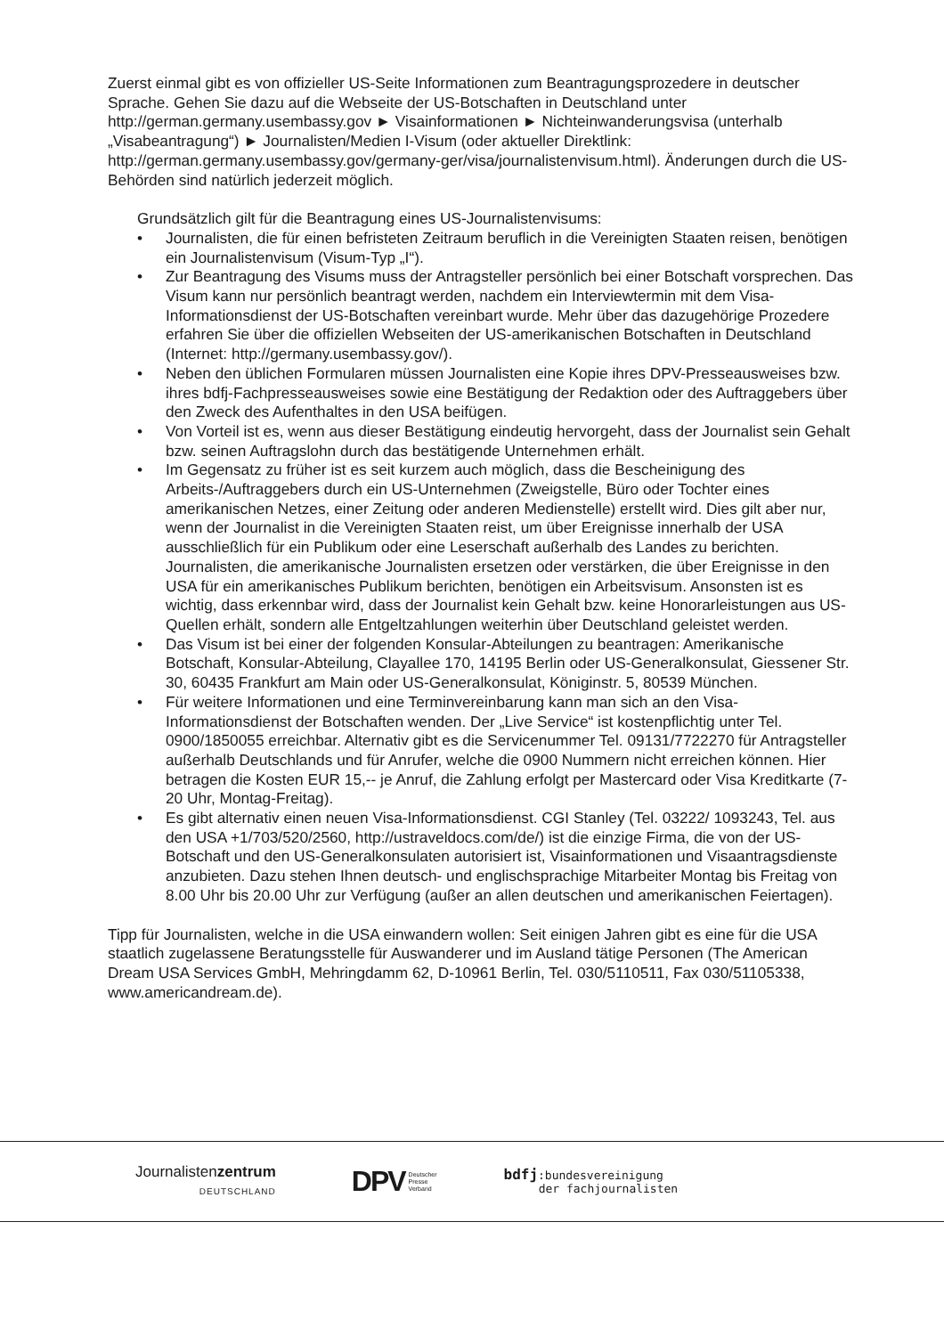Zuerst einmal gibt es von offizieller US-Seite Informationen zum Beantragungsprozedere in deutscher Sprache. Gehen Sie dazu auf die Webseite der US-Botschaften in Deutschland unter http://german.germany.usembassy.gov ► Visainformationen ► Nichteinwanderungsvisa (unterhalb „Visabeantragung“) ► Journalisten/Medien I-Visum (oder aktueller Direktlink: http://german.germany.usembassy.gov/germany-ger/visa/journalistenvisum.html). Änderungen durch die US-Behörden sind natürlich jederzeit möglich.
Grundsätzlich gilt für die Beantragung eines US-Journalistenvisums:
• Journalisten, die für einen befristeten Zeitraum beruflich in die Vereinigten Staaten reisen, benötigen ein Journalistenvisum (Visum-Typ „I“).
• Zur Beantragung des Visums muss der Antragsteller persönlich bei einer Botschaft vorsprechen. Das Visum kann nur persönlich beantragt werden, nachdem ein Interviewtermin mit dem Visa-Informationsdienst der US-Botschaften vereinbart wurde. Mehr über das dazugehörige Prozedere erfahren Sie über die offiziellen Webseiten der US-amerikanischen Botschaften in Deutschland (Internet: http://germany.usembassy.gov/).
• Neben den üblichen Formularen müssen Journalisten eine Kopie ihres DPV-Presseausweises bzw. ihres bdfj-Fachpresseausweises sowie eine Bestätigung der Redaktion oder des Auftraggebers über den Zweck des Aufenthaltes in den USA beifügen.
• Von Vorteil ist es, wenn aus dieser Bestätigung eindeutig hervorgeht, dass der Journalist sein Gehalt bzw. seinen Auftragslohn durch das bestätigende Unternehmen erhält.
• Im Gegensatz zu früher ist es seit kurzem auch möglich, dass die Bescheinigung des Arbeits-/Auftraggebers durch ein US-Unternehmen (Zweigstelle, Büro oder Tochter eines amerikanischen Netzes, einer Zeitung oder anderen Medienstelle) erstellt wird. Dies gilt aber nur, wenn der Journalist in die Vereinigten Staaten reist, um über Ereignisse innerhalb der USA ausschließlich für ein Publikum oder eine Leserschaft außerhalb des Landes zu berichten. Journalisten, die amerikanische Journalisten ersetzen oder verstärken, die über Ereignisse in den USA für ein amerikanisches Publikum berichten, benötigen ein Arbeitsvisum. Ansonsten ist es wichtig, dass erkennbar wird, dass der Journalist kein Gehalt bzw. keine Honorarleistungen aus US-Quellen erhält, sondern alle Entgeltzahlungen weiterhin über Deutschland geleistet werden.
• Das Visum ist bei einer der folgenden Konsular-Abteilungen zu beantragen: Amerikanische Botschaft, Konsular-Abteilung, Clayallee 170, 14195 Berlin oder US-Generalkonsulat, Giessener Str. 30, 60435 Frankfurt am Main oder US-Generalkonsulat, Königinstr. 5, 80539 München.
• Für weitere Informationen und eine Terminvereinbarung kann man sich an den Visa-Informationsdienst der Botschaften wenden. Der „Live Service“ ist kostenpflichtig unter Tel. 0900/1850055 erreichbar. Alternativ gibt es die Servicenummer Tel. 09131/7722270 für Antragsteller außerhalb Deutschlands und für Anrufer, welche die 0900 Nummern nicht erreichen können. Hier betragen die Kosten EUR 15,-- je Anruf, die Zahlung erfolgt per Mastercard oder Visa Kreditkarte (7-20 Uhr, Montag-Freitag).
• Es gibt alternativ einen neuen Visa-Informationsdienst. CGI Stanley (Tel. 03222/ 1093243, Tel. aus den USA +1/703/520/2560, http://ustraveldocs.com/de/) ist die einzige Firma, die von der US-Botschaft und den US-Generalkonsulaten autorisiert ist, Visainformationen und Visaantragsdienste anzubieten. Dazu stehen Ihnen deutsch- und englischsprachige Mitarbeiter Montag bis Freitag von 8.00 Uhr bis 20.00 Uhr zur Verfügung (außer an allen deutschen und amerikanischen Feiertagen).
Tipp für Journalisten, welche in die USA einwandern wollen: Seit einigen Jahren gibt es eine für die USA staatlich zugelassene Beratungsstelle für Auswanderer und im Ausland tätige Personen (The American Dream USA Services GmbH, Mehringdamm 62, D-10961 Berlin, Tel. 030/5110511, Fax 030/51105338, www.americandream.de).
Journalistenzentrum
DEUTSCHLAND
DPV Deutscher
Presse
Verband
bdfj:bundesvereinigung
der fachjournalisten